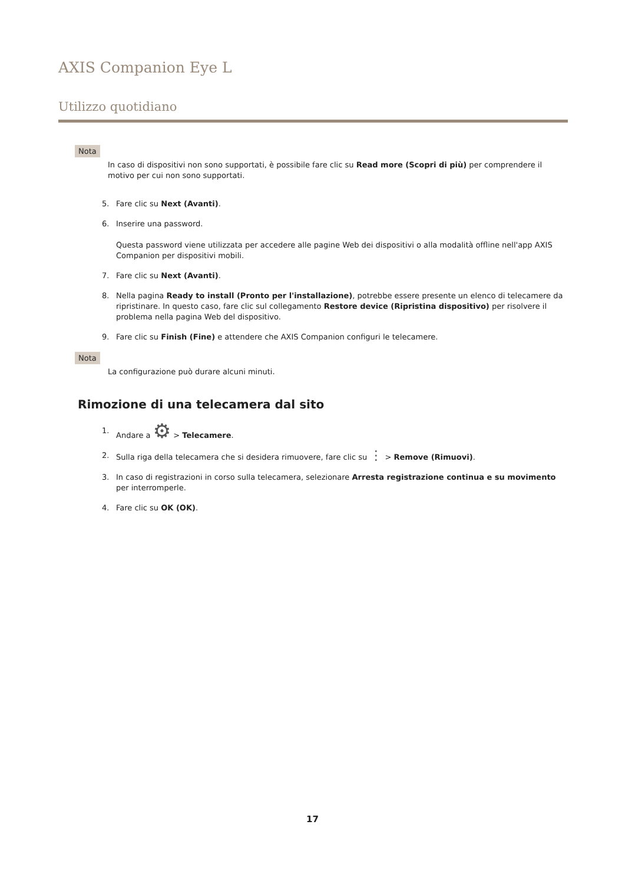AXIS Companion Eye L
Utilizzo quotidiano
Nota
In caso di dispositivi non sono supportati, è possibile fare clic su Read more (Scopri di più) per comprendere il motivo per cui non sono supportati.
5. Fare clic su Next (Avanti).
6. Inserire una password.
Questa password viene utilizzata per accedere alle pagine Web dei dispositivi o alla modalità offline nell'app AXIS Companion per dispositivi mobili.
7. Fare clic su Next (Avanti).
8. Nella pagina Ready to install (Pronto per l'installazione), potrebbe essere presente un elenco di telecamere da ripristinare. In questo caso, fare clic sul collegamento Restore device (Ripristina dispositivo) per risolvere il problema nella pagina Web del dispositivo.
9. Fare clic su Finish (Fine) e attendere che AXIS Companion configuri le telecamere.
Nota
La configurazione può durare alcuni minuti.
Rimozione di una telecamera dal sito
1. Andare a ⚙ > Telecamere.
2. Sulla riga della telecamera che si desidera rimuovere, fare clic su ⋮ > Remove (Rimuovi).
3. In caso di registrazioni in corso sulla telecamera, selezionare Arresta registrazione continua e su movimento per interromperle.
4. Fare clic su OK (OK).
17